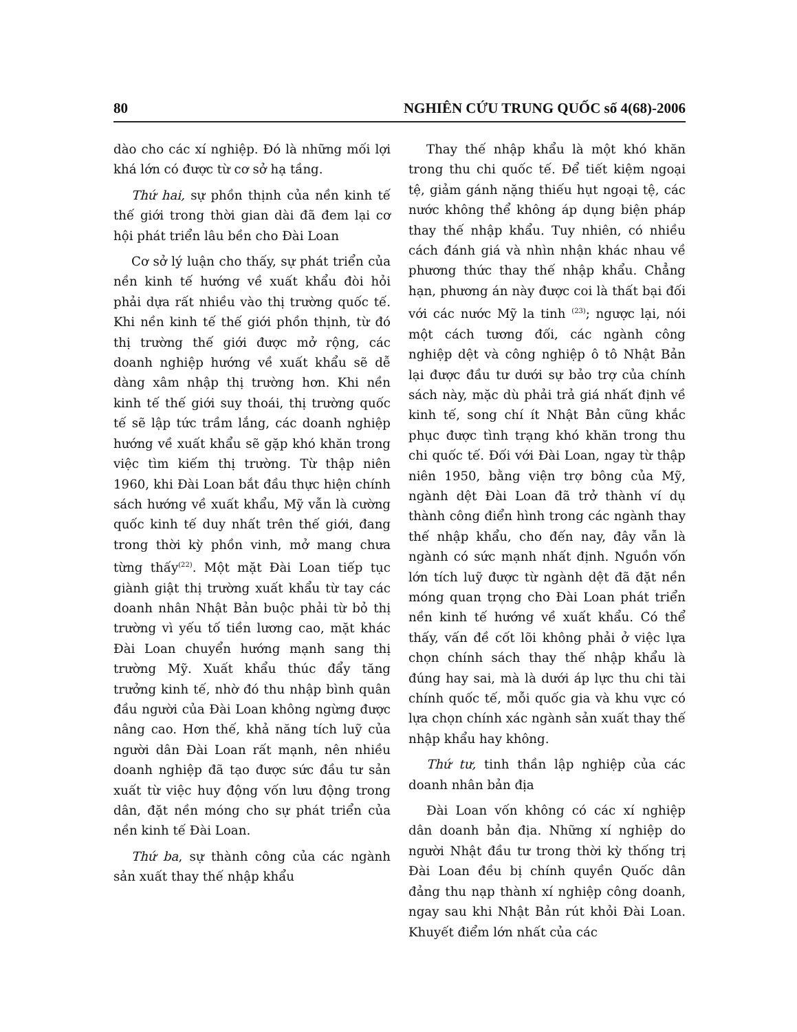80 NGHIÊN CỨU TRUNG QUỐC số 4(68)-2006
dào cho các xí nghiệp. Đó là những mối lợi khá lớn có được từ cơ sở hạ tầng.
Thứ hai, sự phồn thịnh của nền kinh tế thế giới trong thời gian dài đã đem lại cơ hội phát triển lâu bền cho Đài Loan
Cơ sở lý luận cho thấy, sự phát triển của nền kinh tế hướng về xuất khẩu đòi hỏi phải dựa rất nhiều vào thị trường quốc tế. Khi nền kinh tế thế giới phồn thịnh, từ đó thị trường thế giới được mở rộng, các doanh nghiệp hướng về xuất khẩu sẽ dễ dàng xâm nhập thị trường hơn. Khi nền kinh tế thế giới suy thoái, thị trường quốc tế sẽ lập tức trầm lắng, các doanh nghiệp hướng về xuất khẩu sẽ gặp khó khăn trong việc tìm kiếm thị trường. Từ thập niên 1960, khi Đài Loan bắt đầu thực hiện chính sách hướng về xuất khẩu, Mỹ vẫn là cường quốc kinh tế duy nhất trên thế giới, đang trong thời kỳ phồn vinh, mở mang chưa từng thấy<sup>(22)</sup>. Một mặt Đài Loan tiếp tục giành giật thị trường xuất khẩu từ tay các doanh nhân Nhật Bản buộc phải từ bỏ thị trường vì yếu tố tiền lương cao, mặt khác Đài Loan chuyển hướng mạnh sang thị trường Mỹ. Xuất khẩu thúc đẩy tăng trưởng kinh tế, nhờ đó thu nhập bình quân đầu người của Đài Loan không ngừng được nâng cao. Hơn thế, khả năng tích luỹ của người dân Đài Loan rất mạnh, nên nhiều doanh nghiệp đã tạo được sức đầu tư sản xuất từ việc huy động vốn lưu động trong dân, đặt nền móng cho sự phát triển của nền kinh tế Đài Loan.
Thứ ba, sự thành công của các ngành sản xuất thay thế nhập khẩu
Thay thế nhập khẩu là một khó khăn trong thu chi quốc tế. Để tiết kiệm ngoại tệ, giảm gánh nặng thiếu hụt ngoại tệ, các nước không thể không áp dụng biện pháp thay thế nhập khẩu. Tuy nhiên, có nhiều cách đánh giá và nhìn nhận khác nhau về phương thức thay thế nhập khẩu. Chẳng hạn, phương án này được coi là thất bại đối với các nước Mỹ la tinh <sup>(23)</sup>; ngược lại, nói một cách tương đối, các ngành công nghiệp dệt và công nghiệp ô tô Nhật Bản lại được đầu tư dưới sự bảo trợ của chính sách này, mặc dù phải trả giá nhất định về kinh tế, song chí ít Nhật Bản cũng khắc phục được tình trạng khó khăn trong thu chi quốc tế. Đối với Đài Loan, ngay từ thập niên 1950, bằng viện trợ bông của Mỹ, ngành dệt Đài Loan đã trở thành ví dụ thành công điển hình trong các ngành thay thế nhập khẩu, cho đến nay, đây vẫn là ngành có sức mạnh nhất định. Nguồn vốn lớn tích luỹ được từ ngành dệt đã đặt nền móng quan trọng cho Đài Loan phát triển nền kinh tế hướng về xuất khẩu. Có thể thấy, vấn đề cốt lõi không phải ở việc lựa chọn chính sách thay thế nhập khẩu là đúng hay sai, mà là dưới áp lực thu chi tài chính quốc tế, mỗi quốc gia và khu vực có lựa chọn chính xác ngành sản xuất thay thế nhập khẩu hay không.
Thứ tư, tinh thần lập nghiệp của các doanh nhân bản địa
Đài Loan vốn không có các xí nghiệp dân doanh bản địa. Những xí nghiệp do người Nhật đầu tư trong thời kỳ thống trị Đài Loan đều bị chính quyền Quốc dân đảng thu nạp thành xí nghiệp công doanh, ngay sau khi Nhật Bản rút khỏi Đài Loan. Khuyết điểm lớn nhất của các